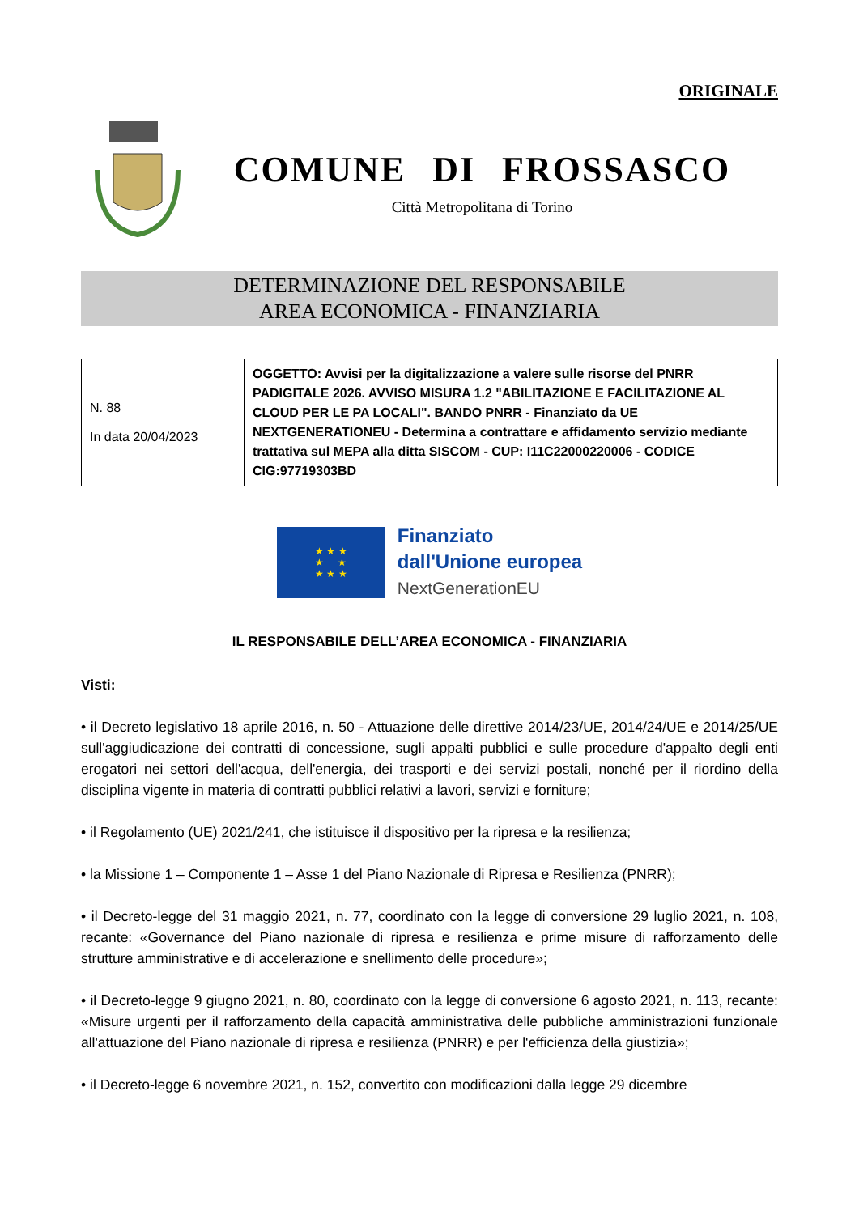ORIGINALE
COMUNE DI FROSSASCO
Città Metropolitana di Torino
DETERMINAZIONE DEL RESPONSABILE
AREA ECONOMICA - FINANZIARIA
| N. 88 In data 20/04/2023 | OGGETTO: Avvisi per la digitalizzazione a valere sulle risorse del PNRR PADIGITALE 2026. AVVISO MISURA 1.2 "ABILITAZIONE E FACILITAZIONE AL CLOUD PER LE PA LOCALI". BANDO PNRR - Finanziato da UE NEXTGENERATIONEU - Determina a contrattare e affidamento servizio mediante trattativa sul MEPA alla ditta SISCOM - CUP: I11C22000220006 - CODICE CIG:97719303BD |
★ ★ ★
★ ★
★ ★ ★
Finanziato
dall'Unione europea
NextGenerationEU
IL RESPONSABILE DELL’AREA ECONOMICA - FINANZIARIA
Visti:
• il Decreto legislativo 18 aprile 2016, n. 50 - Attuazione delle direttive 2014/23/UE, 2014/24/UE e 2014/25/UE sull'aggiudicazione dei contratti di concessione, sugli appalti pubblici e sulle procedure d'appalto degli enti erogatori nei settori dell'acqua, dell'energia, dei trasporti e dei servizi postali, nonché per il riordino della disciplina vigente in materia di contratti pubblici relativi a lavori, servizi e forniture;
• il Regolamento (UE) 2021/241, che istituisce il dispositivo per la ripresa e la resilienza;
• la Missione 1 – Componente 1 – Asse 1 del Piano Nazionale di Ripresa e Resilienza (PNRR);
• il Decreto-legge del 31 maggio 2021, n. 77, coordinato con la legge di conversione 29 luglio 2021, n. 108, recante: «Governance del Piano nazionale di ripresa e resilienza e prime misure di rafforzamento delle strutture amministrative e di accelerazione e snellimento delle procedure»;
• il Decreto-legge 9 giugno 2021, n. 80, coordinato con la legge di conversione 6 agosto 2021, n. 113, recante: «Misure urgenti per il rafforzamento della capacità amministrativa delle pubbliche amministrazioni funzionale all'attuazione del Piano nazionale di ripresa e resilienza (PNRR) e per l'efficienza della giustizia»;
• il Decreto-legge 6 novembre 2021, n. 152, convertito con modificazioni dalla legge 29 dicembre